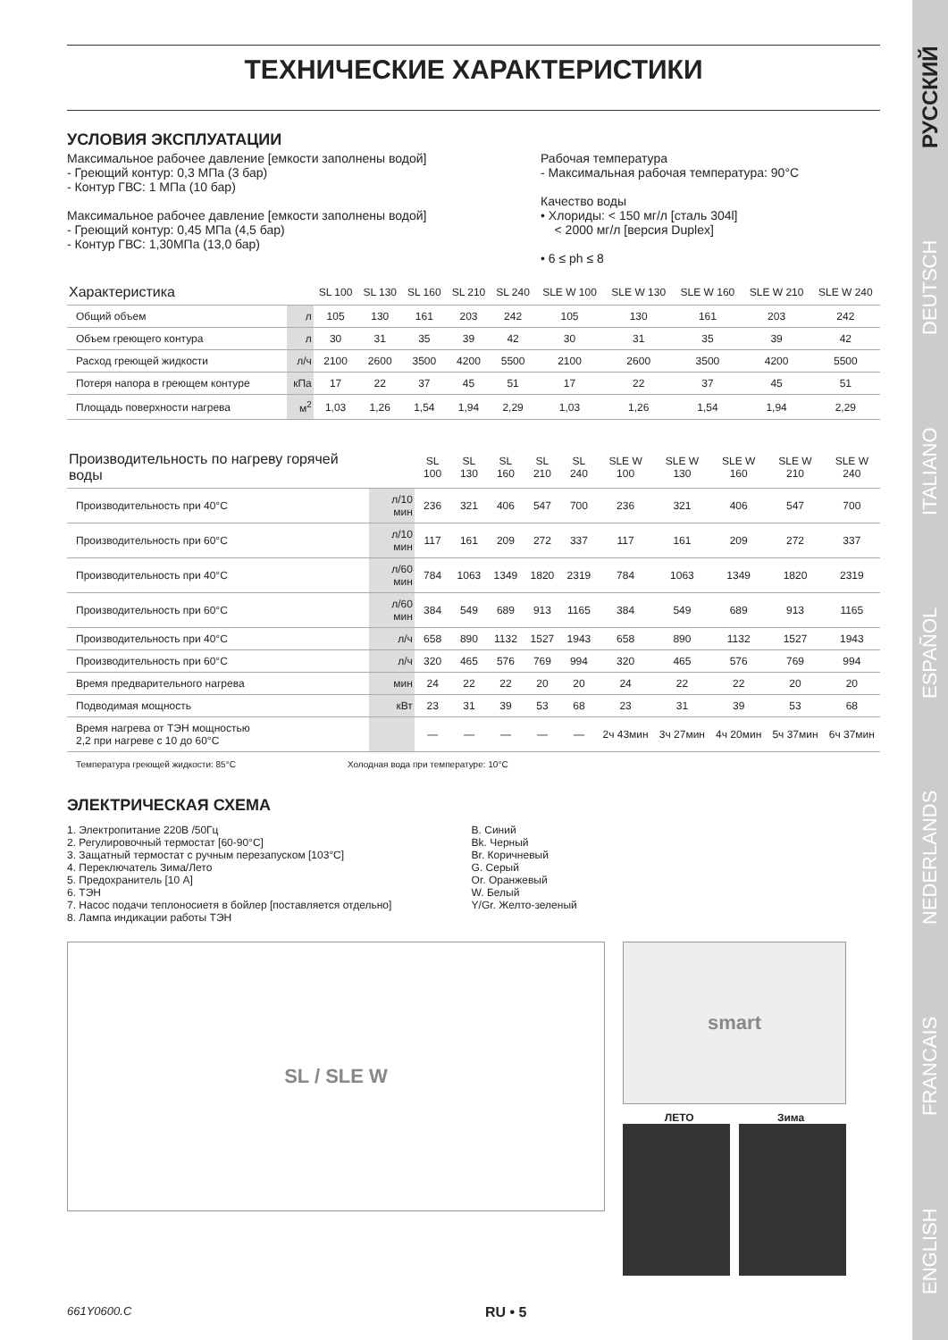ENGLISH FRANCAIS NEDERLANDS ESPAÑOL ITALIANO DEUTSCH РУССКИЙ
ТЕХНИЧЕСКИЕ ХАРАКТЕРИСТИКИ
УСЛОВИЯ ЭКСПЛУАТАЦИИ
Максимальное рабочее давление [емкости заполнены водой]
- Греющий контур: 0,3 МПа (3 бар)
- Контур ГВС: 1 МПа (10 бар)
Максимальное рабочее давление [емкости заполнены водой]
- Греющий контур: 0,45 МПа (4,5 бар)
- Контур ГВС: 1,30МПа (13,0 бар)
Рабочая температура
- Максимальная рабочая температура: 90°C
Качество воды
• Хлориды: < 150 мг/л [сталь 304l]
< 2000 мг/л [версия Duplex]
• 6 ≤ ph ≤ 8
| Характеристика | | SL 100 | SL 130 | SL 160 | SL 210 | SL 240 | SLE W 100 | SLE W 130 | SLE W 160 | SLE W 210 | SLE W 240 |
| --- | --- | --- | --- | --- | --- | --- | --- | --- | --- | --- | --- |
| Общий объем | л | 105 | 130 | 161 | 203 | 242 | 105 | 130 | 161 | 203 | 242 |
| Объем греющего контура | л | 30 | 31 | 35 | 39 | 42 | 30 | 31 | 35 | 39 | 42 |
| Расход греющей жидкости | л/ч | 2100 | 2600 | 3500 | 4200 | 5500 | 2100 | 2600 | 3500 | 4200 | 5500 |
| Потеря напора в греющем контуре | кПа | 17 | 22 | 37 | 45 | 51 | 17 | 22 | 37 | 45 | 51 |
| Площадь поверхности нагрева | м<sup>2</sup> | 1,03 | 1,26 | 1,54 | 1,94 | 2,29 | 1,03 | 1,26 | 1,54 | 1,94 | 2,29 |
| Производительность по нагреву горячей воды | | SL 100 | SL 130 | SL 160 | SL 210 | SL 240 | SLE W 100 | SLE W 130 | SLE W 160 | SLE W 210 | SLE W 240 |
| --- | --- | --- | --- | --- | --- | --- | --- | --- | --- | --- | --- |
| Производительность при 40°C | л/10 мин | 236 | 321 | 406 | 547 | 700 | 236 | 321 | 406 | 547 | 700 |
| Производительность при 60°C | л/10 мин | 117 | 161 | 209 | 272 | 337 | 117 | 161 | 209 | 272 | 337 |
| Производительность при 40°C | л/60 мин | 784 | 1063 | 1349 | 1820 | 2319 | 784 | 1063 | 1349 | 1820 | 2319 |
| Производительность при 60°C | л/60 мин | 384 | 549 | 689 | 913 | 1165 | 384 | 549 | 689 | 913 | 1165 |
| Производительность при 40°C | л/ч | 658 | 890 | 1132 | 1527 | 1943 | 658 | 890 | 1132 | 1527 | 1943 |
| Производительность при 60°C | л/ч | 320 | 465 | 576 | 769 | 994 | 320 | 465 | 576 | 769 | 994 |
| Время предварительного нагрева | мин | 24 | 22 | 22 | 20 | 20 | 24 | 22 | 22 | 20 | 20 |
| Подводимая мощность | кВт | 23 | 31 | 39 | 53 | 68 | 23 | 31 | 39 | 53 | 68 |
| Время нагрева от ТЭН мощностью 2,2 при нагреве с 10 до 60°C | | — | — | — | — | — | 2ч 43мин | 3ч 27мин | 4ч 20мин | 5ч 37мин | 6ч 37мин |
Температура греющей жидкости: 85°C Холодная вода при температуре: 10°C
ЭЛЕКТРИЧЕСКАЯ СХЕМА
1. Электропитание 220В /50Гц
2. Регулировочный термостат [60-90°C]
3. Защатный термостат с ручным перезапуском [103°C]
4. Переключатель Зима/Лето
5. Предохранитель [10 А]
6. ТЭН
7. Насос подачи теплоносиетя в бойлер [поставляется отдельно]
8. Лампа индикации работы ТЭН
B. Синий
Bk. Черный
Br. Коричневый
G. Серый
Or. Оранжевый
W. Белый
Y/Gr. Желто-зеленый
SL / SLE W
smart
ЛЕТО Зима
661Y0600.C RU • 5